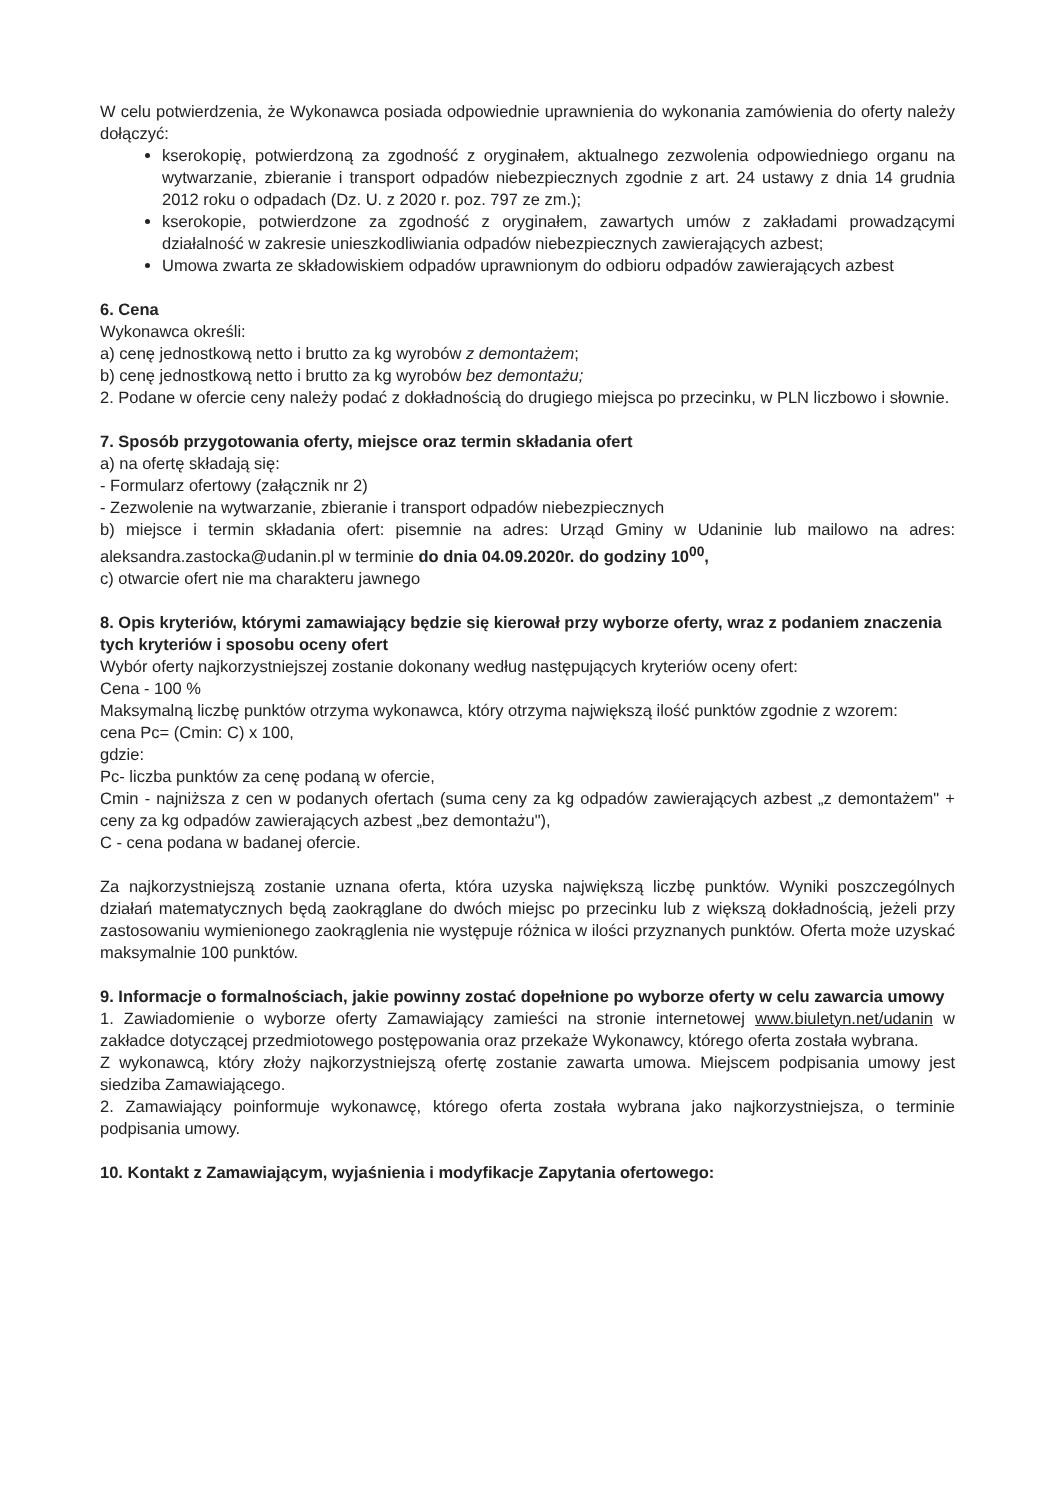W celu potwierdzenia, że Wykonawca posiada odpowiednie uprawnienia do wykonania zamówienia do oferty należy dołączyć:
kserokopię, potwierdzoną za zgodność z oryginałem, aktualnego zezwolenia odpowiedniego organu na wytwarzanie, zbieranie i transport odpadów niebezpiecznych zgodnie z art. 24 ustawy z dnia 14 grudnia 2012 roku o odpadach (Dz. U. z 2020 r. poz. 797 ze zm.);
kserokopie, potwierdzone za zgodność z oryginałem, zawartych umów z zakładami prowadzącymi działalność w zakresie unieszkodliwiania odpadów niebezpiecznych zawierających azbest;
Umowa zwarta ze składowiskiem odpadów uprawnionym do odbioru odpadów zawierających azbest
6. Cena
Wykonawca określi:
a) cenę jednostkową netto i brutto za kg wyrobów z demontażem;
b) cenę jednostkową netto i brutto za kg wyrobów bez demontażu;
2. Podane w ofercie ceny należy podać z dokładnością do drugiego miejsca po przecinku, w PLN liczbowo i słownie.
7. Sposób przygotowania oferty, miejsce oraz termin składania ofert
a) na ofertę składają się:
- Formularz ofertowy (załącznik nr 2)
- Zezwolenie na wytwarzanie, zbieranie i transport odpadów niebezpiecznych
b) miejsce i termin składania ofert: pisemnie na adres: Urząd Gminy w Udaninie lub mailowo na adres: aleksandra.zastocka@udanin.pl w terminie do dnia 04.09.2020r. do godziny 10<sup>00</sup>,
c) otwarcie ofert nie ma charakteru jawnego
8. Opis kryteriów, którymi zamawiający będzie się kierował przy wyborze oferty, wraz z podaniem znaczenia tych kryteriów i sposobu oceny ofert
Wybór oferty najkorzystniejszej zostanie dokonany według następujących kryteriów oceny ofert:
Cena - 100 %
Maksymalną liczbę punktów otrzyma wykonawca, który otrzyma największą ilość punktów zgodnie z wzorem:
cena Pc= (Cmin: C) x 100,
gdzie:
Pc- liczba punktów za cenę podaną w ofercie,
Cmin - najniższa z cen w podanych ofertach (suma ceny za kg odpadów zawierających azbest „z demontażem" + ceny za kg odpadów zawierających azbest „bez demontażu"),
C - cena podana w badanej ofercie.
Za najkorzystniejszą zostanie uznana oferta, która uzyska największą liczbę punktów. Wyniki poszczególnych działań matematycznych będą zaokrąglane do dwóch miejsc po przecinku lub z większą dokładnością, jeżeli przy zastosowaniu wymienionego zaokrąglenia nie występuje różnica w ilości przyznanych punktów. Oferta może uzyskać maksymalnie 100 punktów.
9. Informacje o formalnościach, jakie powinny zostać dopełnione po wyborze oferty w celu zawarcia umowy
1. Zawiadomienie o wyborze oferty Zamawiający zamieści na stronie internetowej www.biuletyn.net/udanin w zakładce dotyczącej przedmiotowego postępowania oraz przekaże Wykonawcy, którego oferta została wybrana.
Z wykonawcą, który złoży najkorzystniejszą ofertę zostanie zawarta umowa. Miejscem podpisania umowy jest siedziba Zamawiającego.
2. Zamawiający poinformuje wykonawcę, którego oferta została wybrana jako najkorzystniejsza, o terminie podpisania umowy.
10. Kontakt z Zamawiającym, wyjaśnienia i modyfikacje Zapytania ofertowego: